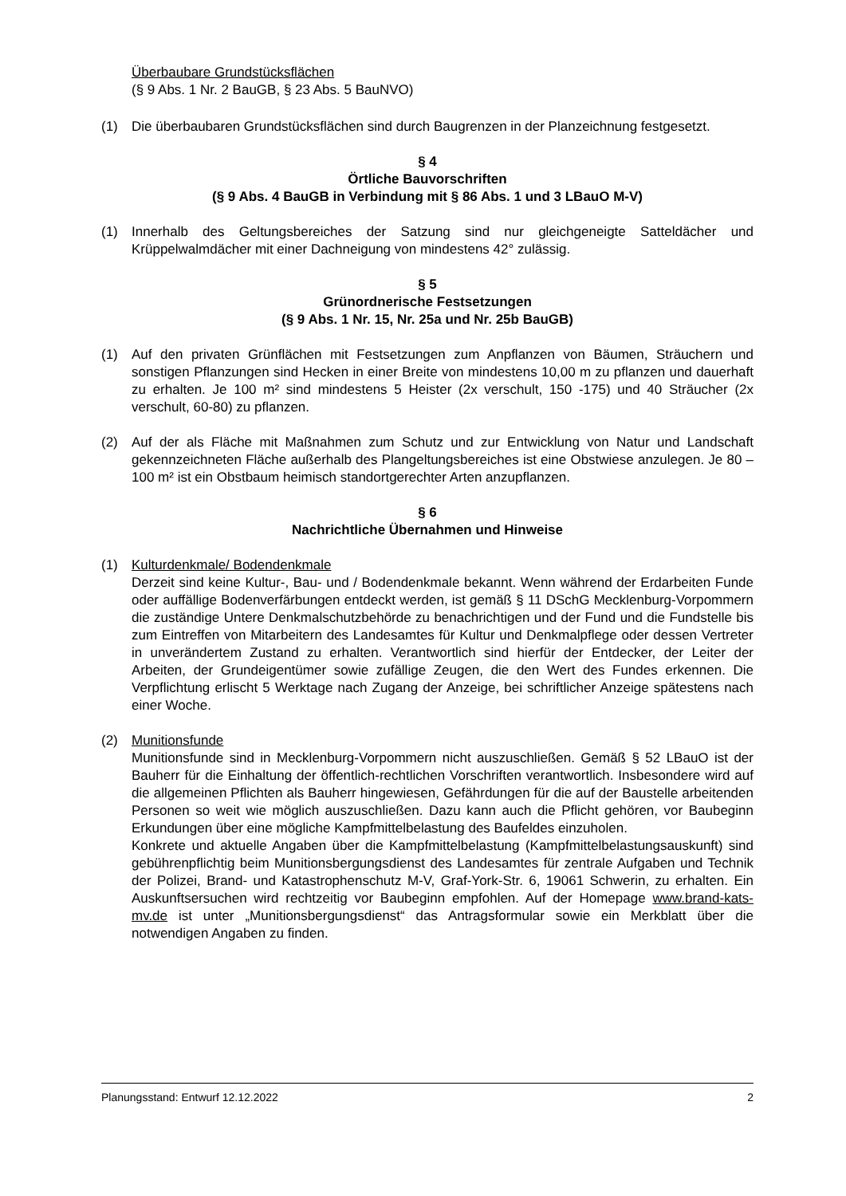Überbaubare Grundstücksflächen
(§ 9 Abs. 1 Nr. 2 BauGB, § 23 Abs. 5 BauNVO)
(1) Die überbaubaren Grundstücksflächen sind durch Baugrenzen in der Planzeichnung festgesetzt.
§ 4
Örtliche Bauvorschriften
(§ 9 Abs. 4 BauGB in Verbindung mit § 86 Abs. 1 und 3 LBauO M-V)
(1) Innerhalb des Geltungsbereiches der Satzung sind nur gleichgeneigte Satteldächer und Krüppelwalmdächer mit einer Dachneigung von mindestens 42° zulässig.
§ 5
Grünordnerische Festsetzungen
(§ 9 Abs. 1 Nr. 15, Nr. 25a und Nr. 25b BauGB)
(1) Auf den privaten Grünflächen mit Festsetzungen zum Anpflanzen von Bäumen, Sträuchern und sonstigen Pflanzungen sind Hecken in einer Breite von mindestens 10,00 m zu pflanzen und dauerhaft zu erhalten. Je 100 m² sind mindestens 5 Heister (2x verschult, 150 -175) und 40 Sträucher (2x verschult, 60-80) zu pflanzen.
(2) Auf der als Fläche mit Maßnahmen zum Schutz und zur Entwicklung von Natur und Landschaft gekennzeichneten Fläche außerhalb des Plangeltungsbereiches ist eine Obstwiese anzulegen. Je 80 – 100 m² ist ein Obstbaum heimisch standortgerechter Arten anzupflanzen.
§ 6
Nachrichtliche Übernahmen und Hinweise
(1) Kulturdenkmale/ Bodendenkmale
Derzeit sind keine Kultur-, Bau- und / Bodendenkmale bekannt. Wenn während der Erdarbeiten Funde oder auffällige Bodenverfärbungen entdeckt werden, ist gemäß § 11 DSchG Mecklenburg-Vorpommern die zuständige Untere Denkmalschutzbehörde zu benachrichtigen und der Fund und die Fundstelle bis zum Eintreffen von Mitarbeitern des Landesamtes für Kultur und Denkmalpflege oder dessen Vertreter in unverändertem Zustand zu erhalten. Verantwortlich sind hierfür der Entdecker, der Leiter der Arbeiten, der Grundeigentümer sowie zufällige Zeugen, die den Wert des Fundes erkennen. Die Verpflichtung erlischt 5 Werktage nach Zugang der Anzeige, bei schriftlicher Anzeige spätestens nach einer Woche.
(2) Munitionsfunde
Munitionsfunde sind in Mecklenburg-Vorpommern nicht auszuschließen. Gemäß § 52 LBauO ist der Bauherr für die Einhaltung der öffentlich-rechtlichen Vorschriften verantwortlich. Insbesondere wird auf die allgemeinen Pflichten als Bauherr hingewiesen, Gefährdungen für die auf der Baustelle arbeitenden Personen so weit wie möglich auszuschließen. Dazu kann auch die Pflicht gehören, vor Baubeginn Erkundungen über eine mögliche Kampfmittelbelastung des Baufeldes einzuholen.
Konkrete und aktuelle Angaben über die Kampfmittelbelastung (Kampfmittelbelastungsauskunft) sind gebührenpflichtig beim Munitionsbergungsdienst des Landesamtes für zentrale Aufgaben und Technik der Polizei, Brand- und Katastrophenschutz M-V, Graf-York-Str. 6, 19061 Schwerin, zu erhalten. Ein Auskunftsersuchen wird rechtzeitig vor Baubeginn empfohlen. Auf der Homepage www.brand-kats-mv.de ist unter „Munitionsbergungsdienst“ das Antragsformular sowie ein Merkblatt über die notwendigen Angaben zu finden.
Planungsstand: Entwurf 12.12.2022 2